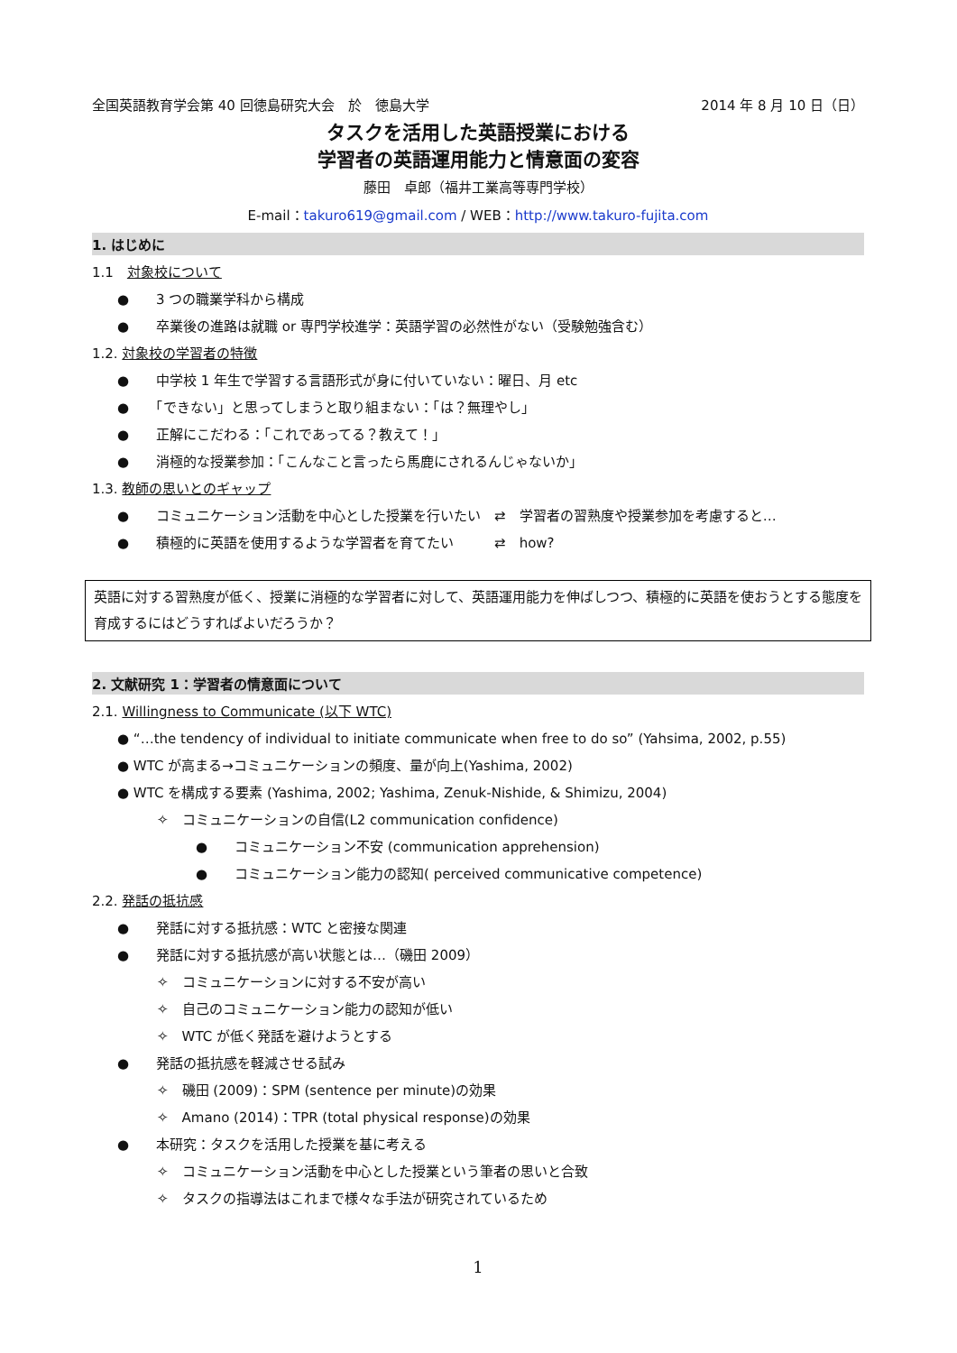全国英語教育学会第 40 回徳島研究大会　於　徳島大学 2014 年 8 月 10 日（日）
タスクを活用した英語授業における
学習者の英語運用能力と情意面の変容
藤田　卓郎（福井工業高等専門学校）
E-mail：takuro619@gmail.com / WEB：http://www.takuro-fujita.com
1. はじめに
1.1　対象校について
●　　3 つの職業学科から構成
●　　卒業後の進路は就職 or 専門学校進学：英語学習の必然性がない（受験勉強含む）
1.2. 対象校の学習者の特徴
●　　中学校 1 年生で学習する言語形式が身に付いていない：曜日、月 etc
●　　「できない」と思ってしまうと取り組まない：「は？無理やし」
●　　正解にこだわる：「これであってる？教えて！」
●　　消極的な授業参加：「こんなこと言ったら馬鹿にされるんじゃないか」
1.3. 教師の思いとのギャップ
●　　コミュニケーション活動を中心とした授業を行いたい　⇄　学習者の習熟度や授業参加を考慮すると…
●　　積極的に英語を使用するような学習者を育てたい　　　⇄　how?
英語に対する習熟度が低く、授業に消極的な学習者に対して、英語運用能力を伸ばしつつ、積極的に英語を使おうとする態度を育成するにはどうすればよいだろうか？
2. 文献研究 1：学習者の情意面について
2.1. Willingness to Communicate (以下 WTC)
● “…the tendency of individual to initiate communicate when free to do so” (Yahsima, 2002, p.55)
● WTC が高まる→コミュニケーションの頻度、量が向上(Yashima, 2002)
● WTC を構成する要素 (Yashima, 2002; Yashima, Zenuk-Nishide, & Shimizu, 2004)
✧　コミュニケーションの自信(L2 communication confidence)
●　　コミュニケーション不安 (communication apprehension)
●　　コミュニケーション能力の認知( perceived communicative competence)
2.2. 発話の抵抗感
●　　発話に対する抵抗感：WTC と密接な関連
●　　発話に対する抵抗感が高い状態とは…（磯田 2009）
✧　コミュニケーションに対する不安が高い
✧　自己のコミュニケーション能力の認知が低い
✧　WTC が低く発話を避けようとする
●　　発話の抵抗感を軽減させる試み
✧　磯田 (2009)：SPM (sentence per minute)の効果
✧　Amano (2014)：TPR (total physical response)の効果
●　　本研究：タスクを活用した授業を基に考える
✧　コミュニケーション活動を中心とした授業という筆者の思いと合致
✧　タスクの指導法はこれまで様々な手法が研究されているため
1